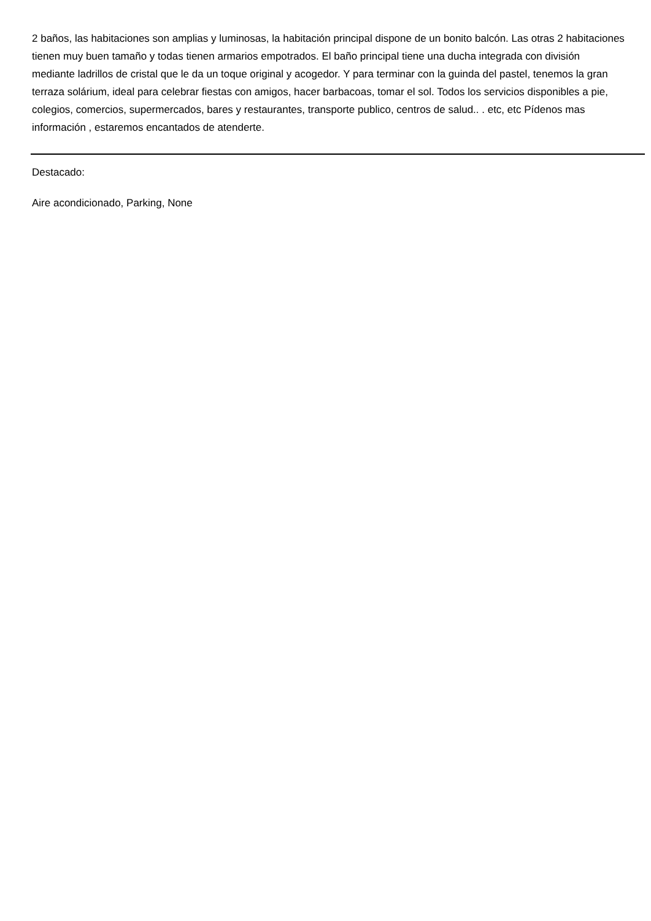2 baños, las habitaciones son amplias y luminosas, la habitación principal dispone de un bonito balcón. Las otras 2 habitaciones tienen muy buen tamaño y todas tienen armarios empotrados. El baño principal tiene una ducha integrada con división mediante ladrillos de cristal que le da un toque original y acogedor. Y para terminar con la guinda del pastel, tenemos la gran terraza solárium, ideal para celebrar fiestas con amigos, hacer barbacoas, tomar el sol. Todos los servicios disponibles a pie, colegios, comercios, supermercados, bares y restaurantes, transporte publico, centros de salud.. . etc, etc Pídenos mas información , estaremos encantados de atenderte.
Destacado:
Aire acondicionado, Parking, None